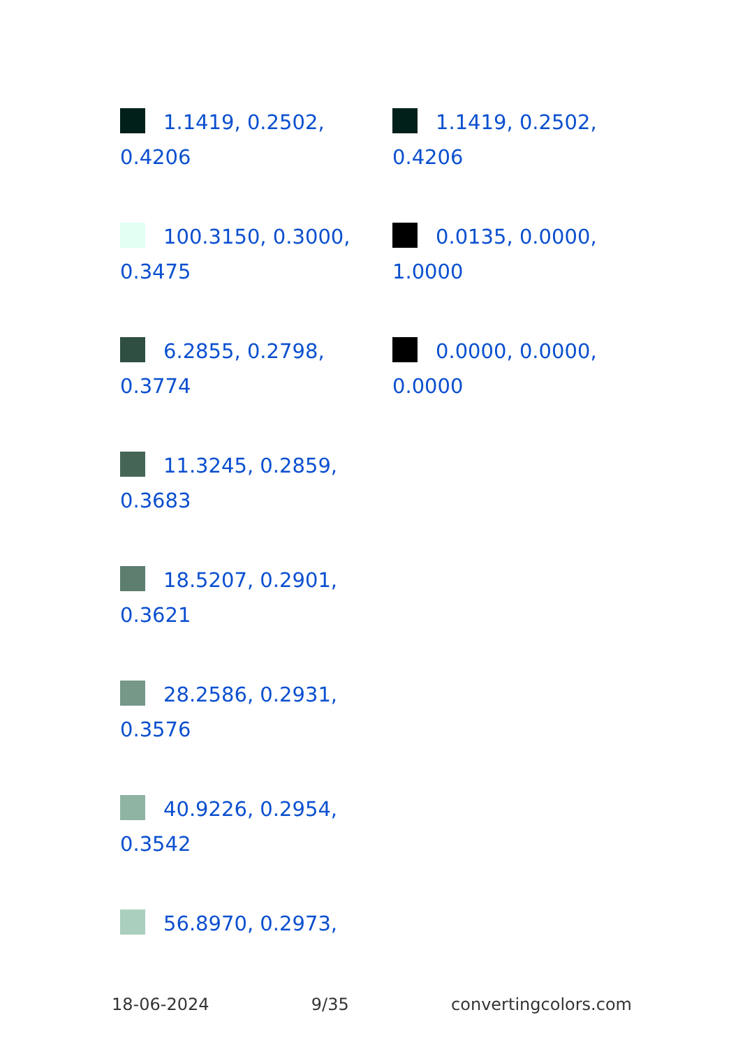1.1419, 0.2502,
0.4206
100.3150, 0.3000,
0.3475
6.2855, 0.2798,
0.3774
11.3245, 0.2859,
0.3683
18.5207, 0.2901,
0.3621
28.2586, 0.2931,
0.3576
40.9226, 0.2954,
0.3542
56.8970, 0.2973,
1.1419, 0.2502,
0.4206
0.0135, 0.0000,
1.0000
0.0000, 0.0000,
0.0000
18-06-2024 9/35 convertingcolors.com